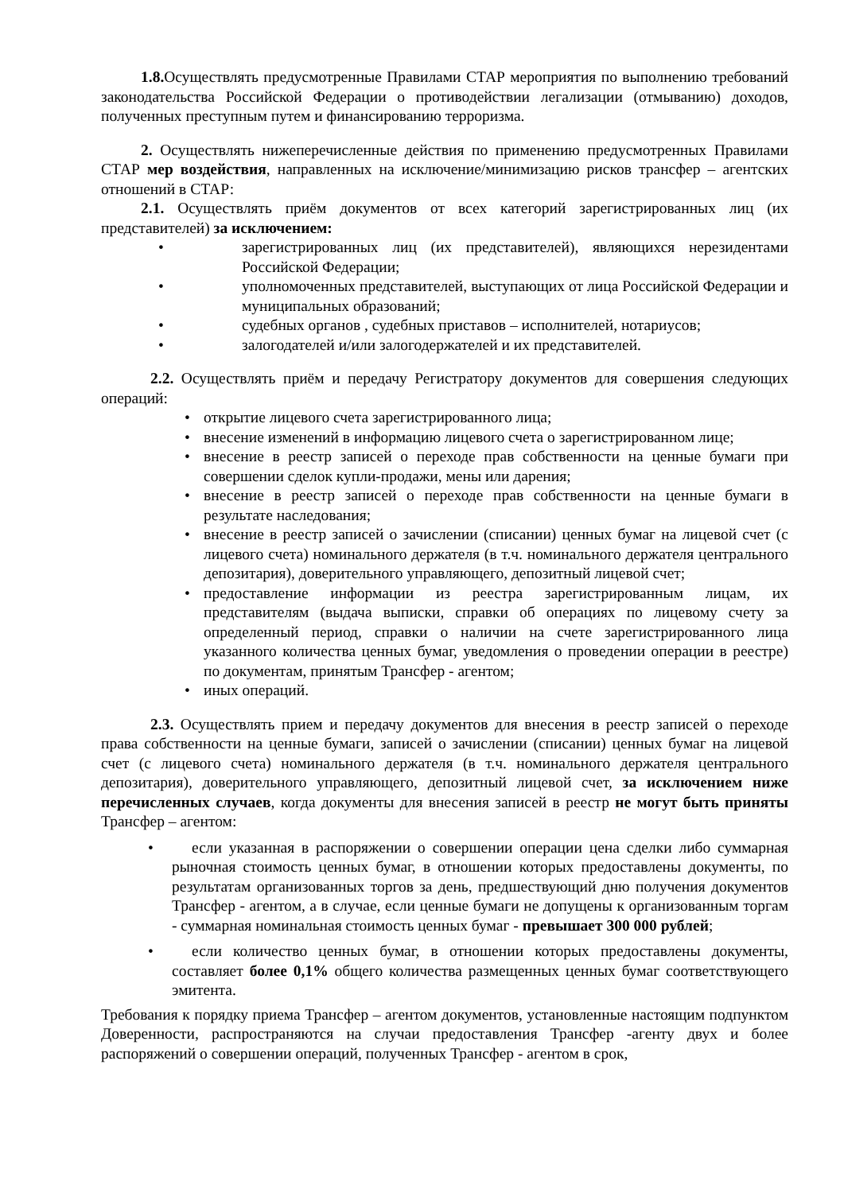1.8. Осуществлять предусмотренные Правилами СТАР мероприятия по выполнению требований законодательства Российской Федерации о противодействии легализации (отмыванию) доходов, полученных преступным путем и финансированию терроризма.
2. Осуществлять нижеперечисленные действия по применению предусмотренных Правилами СТАР мер воздействия, направленных на исключение/минимизацию рисков трансфер – агентских отношений в СТАР:
2.1. Осуществлять приём документов от всех категорий зарегистрированных лиц (их представителей) за исключением:
• зарегистрированных лиц (их представителей), являющихся нерезидентами Российской Федерации;
• уполномоченных представителей, выступающих от лица Российской Федерации и муниципальных образований;
• судебных органов , судебных приставов – исполнителей, нотариусов;
• залогодателей и/или залогодержателей и их представителей.
2.2. Осуществлять приём и передачу Регистратору документов для совершения следующих операций:
• открытие лицевого счета зарегистрированного лица;
• внесение изменений в информацию лицевого счета о зарегистрированном лице;
• внесение в реестр записей о переходе прав собственности на ценные бумаги при совершении сделок купли-продажи, мены или дарения;
• внесение в реестр записей о переходе прав собственности на ценные бумаги в результате наследования;
• внесение в реестр записей о зачислении (списании) ценных бумаг на лицевой счет (с лицевого счета) номинального держателя (в т.ч. номинального держателя центрального депозитария), доверительного управляющего, депозитный лицевой счет;
• предоставление информации из реестра зарегистрированным лицам, их представителям (выдача выписки, справки об операциях по лицевому счету за определенный период, справки о наличии на счете зарегистрированного лица указанного количества ценных бумаг, уведомления о проведении операции в реестре) по документам, принятым Трансфер - агентом;
• иных операций.
2.3. Осуществлять прием и передачу документов для внесения в реестр записей о переходе права собственности на ценные бумаги, записей о зачислении (списании) ценных бумаг на лицевой счет (с лицевого счета) номинального держателя (в т.ч. номинального держателя центрального депозитария), доверительного управляющего, депозитный лицевой счет, за исключением ниже перечисленных случаев, когда документы для внесения записей в реестр не могут быть приняты Трансфер – агентом:
•
если указанная в распоряжении о совершении операции цена сделки либо суммарная рыночная стоимость ценных бумаг, в отношении которых предоставлены документы, по результатам организованных торгов за день, предшествующий дню получения документов Трансфер - агентом, а в случае, если ценные бумаги не допущены к организованным торгам - суммарная номинальная стоимость ценных бумаг - превышает 300 000 рублей;
•
если количество ценных бумаг, в отношении которых предоставлены документы, составляет более 0,1% общего количества размещенных ценных бумаг соответствующего эмитента.
Требования к порядку приема Трансфер – агентом документов, установленные настоящим подпунктом Доверенности, распространяются на случаи предоставления Трансфер -агенту двух и более распоряжений о совершении операций, полученных Трансфер - агентом в срок,